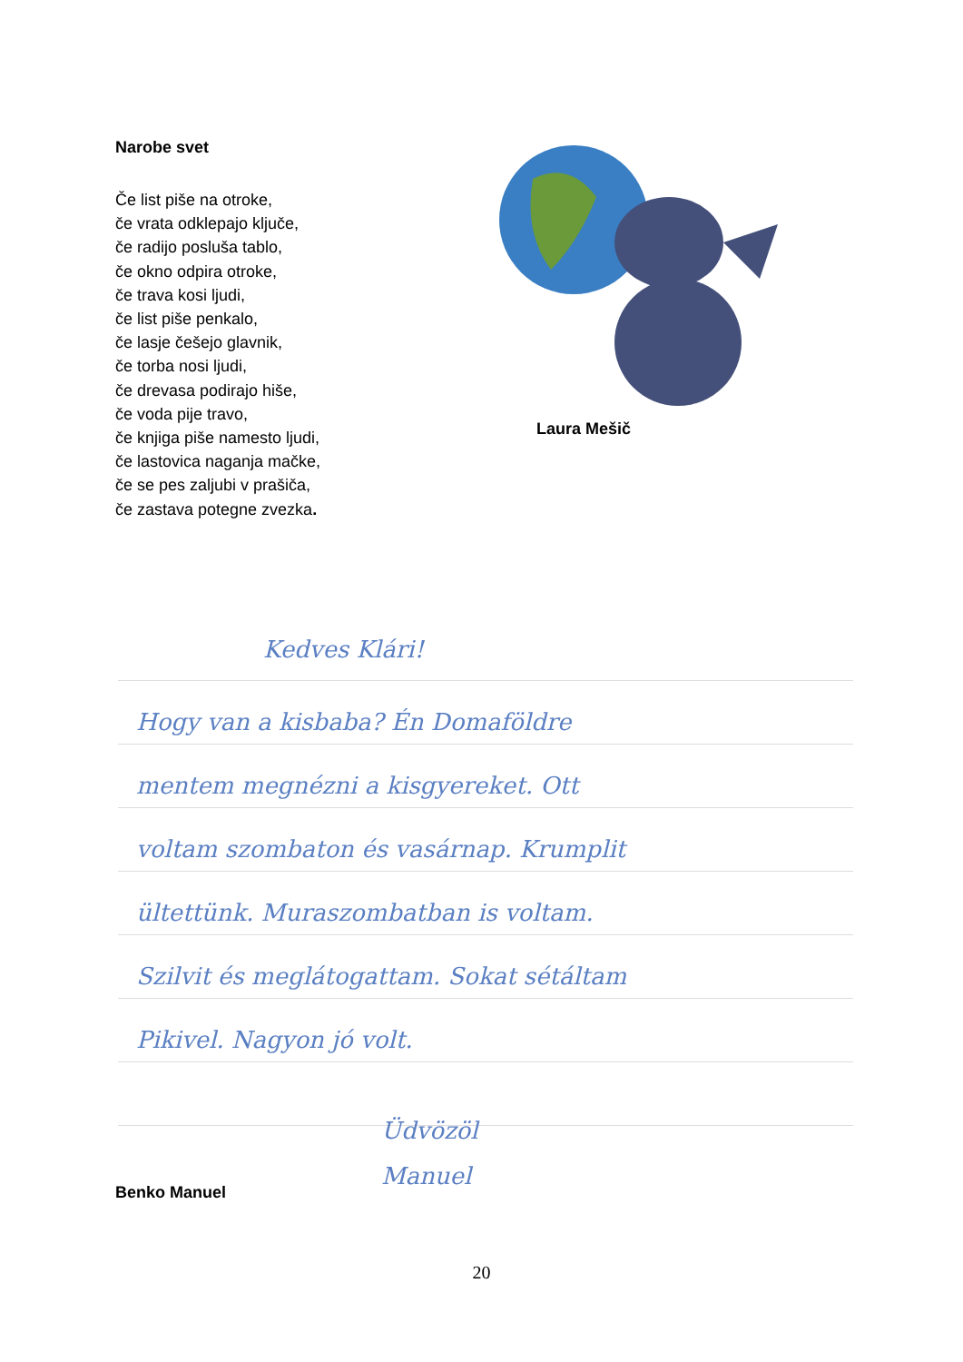Narobe svet
Če list piše na otroke,
če vrata odklepajo ključe,
če radijo posluša tablo,
če okno odpira otroke,
če trava kosi ljudi,
če list piše penkalo,
če lasje češejo glavnik,
če torba nosi ljudi,
če drevasa podirajo hiše,
če voda pije travo,
če knjiga piše namesto ljudi,
če lastovica naganja mačke,
če se pes zaljubi v prašiča,
če zastava potegne zvezka.
Laura Mešič
Kedves Klári!
Hogy van a kisbaba? Én Domaföldre
mentem megnézni a kisgyereket. Ott
voltam szombaton és vasárnap. Krumplit
ültettünk. Muraszombatban is voltam.
Szilvit és meglátogattam. Sokat sétáltam
Pikivel. Nagyon jó volt.
Üdvözöl
Manuel
Benko Manuel
20